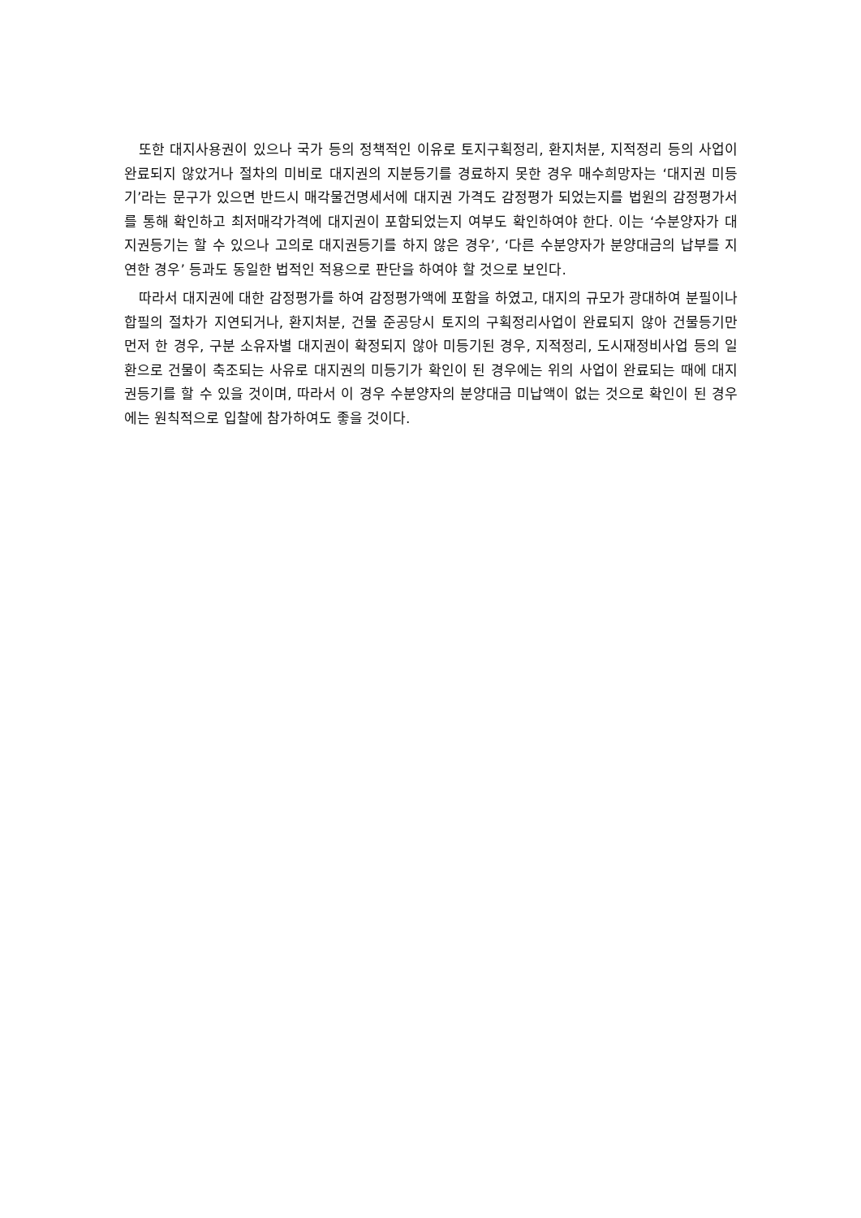또한 대지사용권이 있으나 국가 등의 정책적인 이유로 토지구획정리, 환지처분, 지적정리 등의 사업이 완료되지 않았거나 절차의 미비로 대지권의 지분등기를 경료하지 못한 경우 매수희망자는 ‘대지권 미등기’라는 문구가 있으면 반드시 매각물건명세서에 대지권 가격도 감정평가 되었는지를 법원의 감정평가서를 통해 확인하고 최저매각가격에 대지권이 포함되었는지 여부도 확인하여야 한다. 이는 ‘수분양자가 대지권등기는 할 수 있으나 고의로 대지권등기를 하지 않은 경우’, ‘다른 수분양자가 분양대금의 납부를 지연한 경우’ 등과도 동일한 법적인 적용으로 판단을 하여야 할 것으로 보인다.
따라서 대지권에 대한 감정평가를 하여 감정평가액에 포함을 하였고, 대지의 규모가 광대하여 분필이나 합필의 절차가 지연되거나, 환지처분, 건물 준공당시 토지의 구획정리사업이 완료되지 않아 건물등기만 먼저 한 경우, 구분 소유자별 대지권이 확정되지 않아 미등기된 경우, 지적정리, 도시재정비사업 등의 일환으로 건물이 축조되는 사유로 대지권의 미등기가 확인이 된 경우에는 위의 사업이 완료되는 때에 대지권등기를 할 수 있을 것이며, 따라서 이 경우 수분양자의 분양대금 미납액이 없는 것으로 확인이 된 경우에는 원칙적으로 입찰에 참가하여도 좋을 것이다.